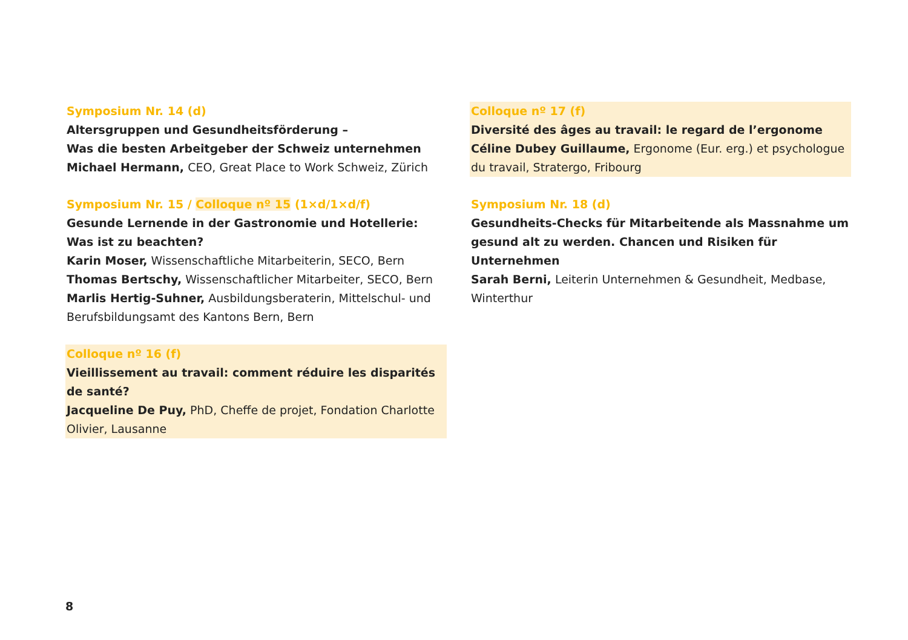Symposium Nr. 14 (d)
Altersgruppen und Gesundheitsförderung –
Was die besten Arbeitgeber der Schweiz unternehmen
Michael Hermann, CEO, Great Place to Work Schweiz, Zürich
Symposium Nr. 15 / Colloque nº 15 (1×d/1×d/f)
Gesunde Lernende in der Gastronomie und Hotellerie:
Was ist zu beachten?
Karin Moser, Wissenschaftliche Mitarbeiterin, SECO, Bern
Thomas Bertschy, Wissenschaftlicher Mitarbeiter, SECO, Bern
Marlis Hertig-Suhner, Ausbildungsberaterin, Mittelschul- und Berufsbildungsamt des Kantons Bern, Bern
Colloque nº 16 (f)
Vieillissement au travail: comment réduire les disparités
de santé?
Jacqueline De Puy, PhD, Cheffe de projet, Fondation Charlotte Olivier, Lausanne
Colloque nº 17 (f)
Diversité des âges au travail: le regard de l’ergonome
Céline Dubey Guillaume, Ergonome (Eur. erg.) et psychologue du travail, Stratergo, Fribourg
Symposium Nr. 18 (d)
Gesundheits-Checks für Mitarbeitende als Massnahme um gesund alt zu werden. Chancen und Risiken für Unternehmen
Sarah Berni, Leiterin Unternehmen & Gesundheit, Medbase, Winterthur
8